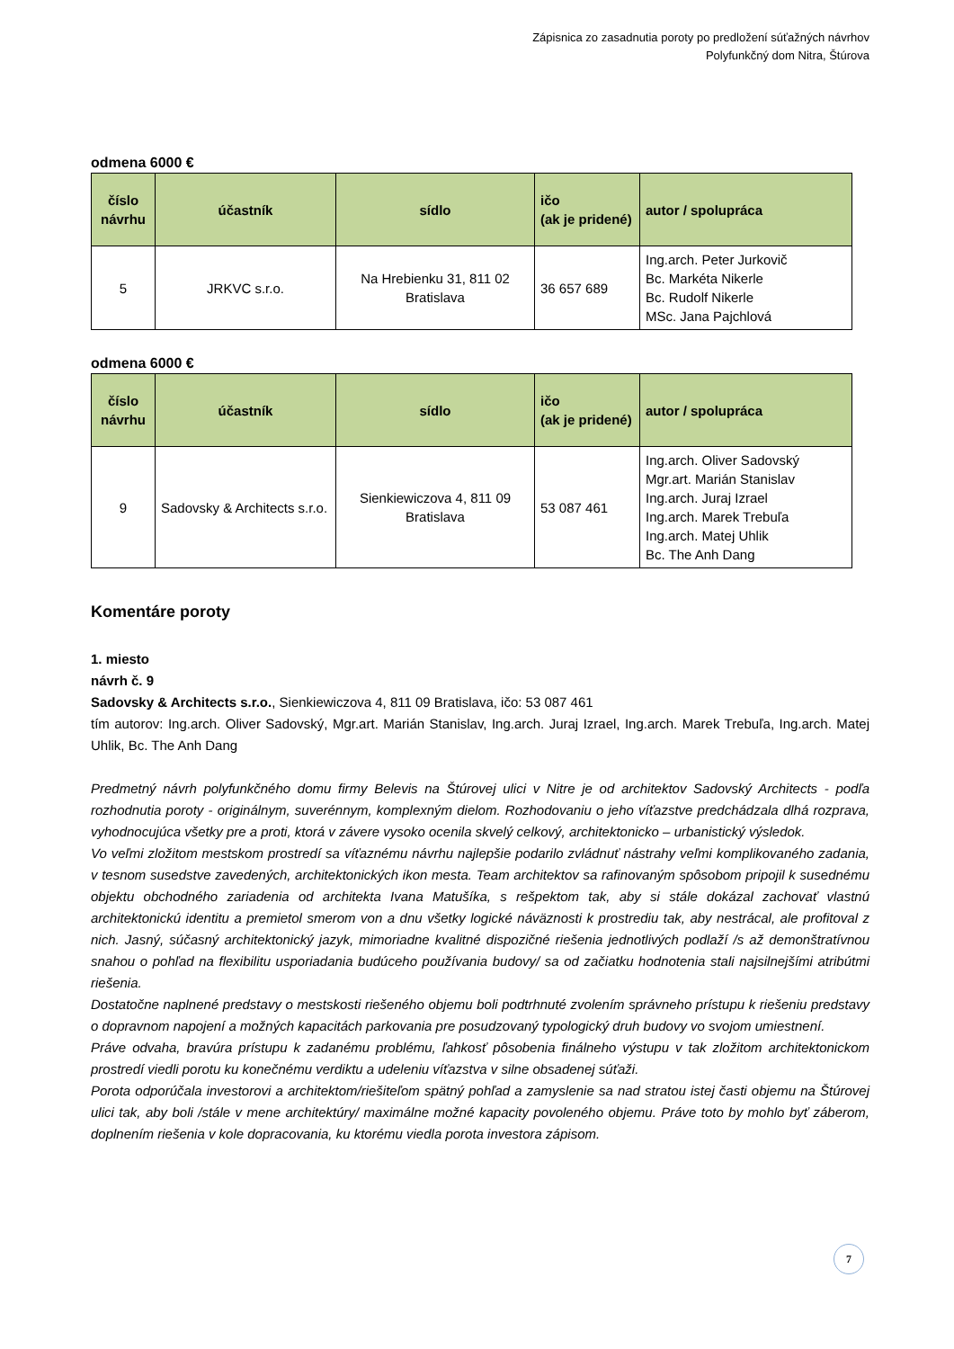Zápisnica zo zasadnutia poroty po predložení súťažných návrhov
Polyfunkčný dom Nitra, Štúrova
odmena 6000 €
| číslo návrhu | účastník | sídlo | ičo (ak je pridené) | autor / spolupráca |
| --- | --- | --- | --- | --- |
| 5 | JRKVC s.r.o. | Na Hrebienku 31, 811 02 Bratislava | 36 657 689 | Ing.arch. Peter Jurkovič Bc. Markéta Nikerle Bc. Rudolf Nikerle MSc. Jana Pajchlová |
odmena 6000 €
| číslo návrhu | účastník | sídlo | ičo (ak je pridené) | autor / spolupráca |
| --- | --- | --- | --- | --- |
| 9 | Sadovsky & Architects s.r.o. | Sienkiewiczova 4, 811 09 Bratislava | 53 087 461 | Ing.arch. Oliver Sadovský Mgr.art. Marián Stanislav Ing.arch. Juraj Izrael Ing.arch. Marek Trebuľa Ing.arch. Matej Uhlik Bc. The Anh Dang |
Komentáre poroty
1. miesto
návrh č. 9
Sadovsky & Architects s.r.o., Sienkiewiczova 4, 811 09 Bratislava, ičo: 53 087 461
tím autorov: Ing.arch. Oliver Sadovský, Mgr.art. Marián Stanislav, Ing.arch. Juraj Izrael, Ing.arch. Marek Trebuľa, Ing.arch. Matej Uhlik, Bc. The Anh Dang
Predmetný návrh polyfunkčného domu firmy Belevis na Štúrovej ulici v Nitre je od architektov Sadovský Architects - podľa rozhodnutia poroty - originálnym, suverénnym, komplexným dielom. Rozhodovaniu o jeho víťazstve predchádzala dlhá rozprava, vyhodnocujúca všetky pre a proti, ktorá v závere vysoko ocenila skvelý celkový, architektonicko – urbanistický výsledok.
Vo veľmi zložitom mestskom prostredí sa víťaznému návrhu najlepšie podarilo zvládnuť nástrahy veľmi komplikovaného zadania, v tesnom susedstve zavedených, architektonických ikon mesta. Team architektov sa rafinovaným spôsobom pripojil k susednému objektu obchodného zariadenia od architekta Ivana Matušíka, s rešpektom tak, aby si stále dokázal zachovať vlastnú architektonickú identitu a premietol smerom von a dnu všetky logické náväznosti k prostrediu tak, aby nestrácal, ale profitoval z nich. Jasný, súčasný architektonický jazyk, mimoriadne kvalitné dispozičné riešenia jednotlivých podlaží /s až demonštratívnou snahou o pohľad na flexibilitu usporiadania budúceho používania budovy/ sa od začiatku hodnotenia stali najsilnejšími atribútmi riešenia.
Dostatočne naplnené predstavy o mestskosti riešeného objemu boli podtrhnuté zvolením správneho prístupu k riešeniu predstavy o dopravnom napojení a možných kapacitách parkovania pre posudzovaný typologický druh budovy vo svojom umiestnení.
Práve odvaha, bravúra prístupu k zadanému problému, ľahkosť pôsobenia finálneho výstupu v tak zložitom architektonickom prostredí viedli porotu ku konečnému verdiktu a udeleniu víťazstva v silne obsadenej súťaži.
Porota odporúčala investorovi a architektom/riešiteľom spätný pohľad a zamyslenie sa nad stratou istej časti objemu na Štúrovej ulici tak, aby boli /stále v mene architektúry/ maximálne možné kapacity povoleného objemu. Práve toto by mohlo byť záberom, doplnením riešenia v kole dopracovania, ku ktorému viedla porota investora zápisom.
7